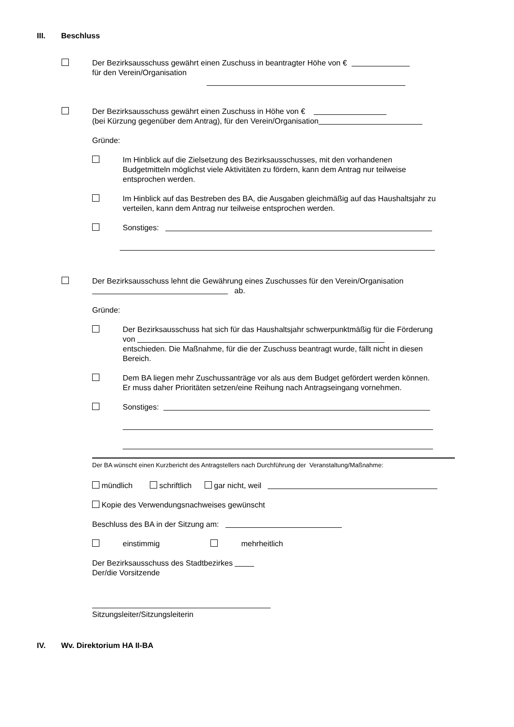III. Beschluss
Der Bezirksausschuss gewährt einen Zuschuss in beantragter Höhe von €
für den Verein/Organisation
Der Bezirksausschuss gewährt einen Zuschuss in Höhe von €
(bei Kürzung gegenüber dem Antrag), für den Verein/Organisation
Gründe:
Im Hinblick auf die Zielsetzung des Bezirksausschusses, mit den vorhandenen Budgetmitteln möglichst viele Aktivitäten zu fördern, kann dem Antrag nur teilweise entsprochen werden.
Im Hinblick auf das Bestreben des BA, die Ausgaben gleichmäßig auf das Haushaltsjahr zu verteilen, kann dem Antrag nur teilweise entsprochen werden.
Sonstiges:
Der Bezirksausschuss lehnt die Gewährung eines Zuschusses für den Verein/Organisation
ab.
Gründe:
Der Bezirksausschuss hat sich für das Haushaltsjahr schwerpunktmäßig für die Förderung von
entschieden. Die Maßnahme, für die der Zuschuss beantragt wurde, fällt nicht in diesen Bereich.
Dem BA liegen mehr Zuschussanträge vor als aus dem Budget gefördert werden können. Er muss daher Prioritäten setzen/eine Reihung nach Antragseingang vornehmen.
Sonstiges:
Der BA wünscht einen Kurzbericht des Antragstellers nach Durchführung der Veranstaltung/Maßnahme:
mündlich schriftlich gar nicht, weil
Kopie des Verwendungsnachweises gewünscht
Beschluss des BA in der Sitzung am:
einstimmig mehrheitlich
Der Bezirksausschuss des Stadtbezirkes
Der/die Vorsitzende
Sitzungsleiter/Sitzungsleiterin
IV. Wv. Direktorium HA II-BA